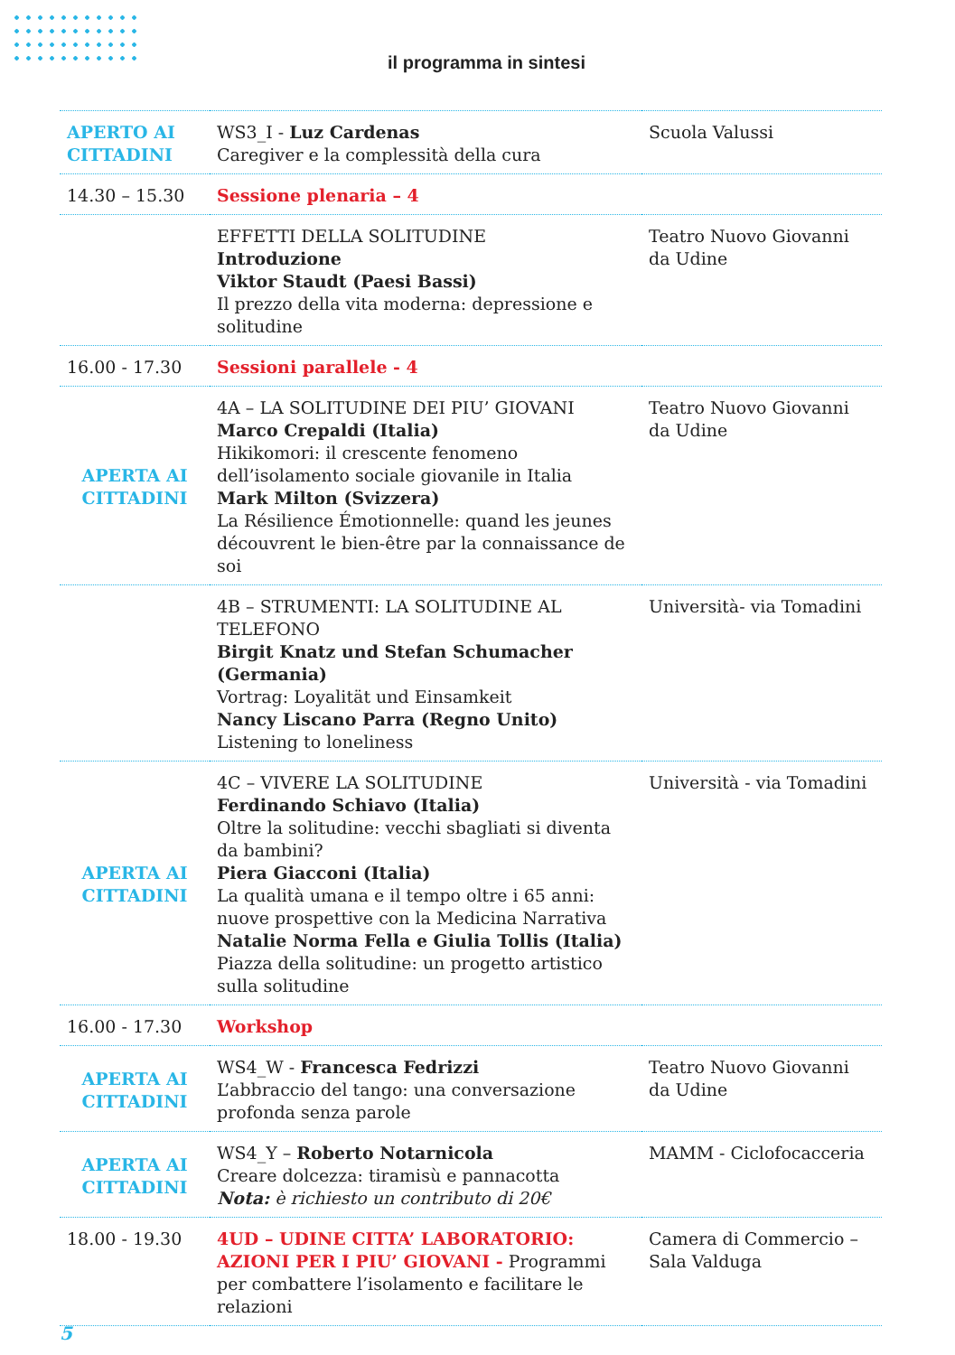il programma in sintesi
| APERTO AI CITTADINI | WS3_I - Luz Cardenas Caregiver e la complessità della cura | Scuola Valussi |
| 14.30 – 15.30 | Sessione plenaria – 4 | |
| | EFFETTI DELLA SOLITUDINE Introduzione Viktor Staudt (Paesi Bassi) Il prezzo della vita moderna: depressione e solitudine | Teatro Nuovo Giovanni da Udine |
| 16.00 - 17.30 | Sessioni parallele - 4 | |
| APERTA AI CITTADINI | 4A – LA SOLITUDINE DEI PIU’ GIOVANI Marco Crepaldi (Italia) Hikikomori: il crescente fenomeno dell’isolamento sociale giovanile in Italia Mark Milton (Svizzera) La Résilience Émotionnelle: quand les jeunes découvrent le bien-être par la connaissance de soi | Teatro Nuovo Giovanni da Udine |
| | 4B – STRUMENTI: LA SOLITUDINE AL TELEFONO Birgit Knatz und Stefan Schumacher (Germania) Vortrag: Loyalität und Einsamkeit Nancy Liscano Parra (Regno Unito) Listening to loneliness | Università- via Tomadini |
| APERTA AI CITTADINI | 4C – VIVERE LA SOLITUDINE Ferdinando Schiavo (Italia) Oltre la solitudine: vecchi sbagliati si diventa da bambini? Piera Giacconi (Italia) La qualità umana e il tempo oltre i 65 anni: nuove prospettive con la Medicina Narrativa Natalie Norma Fella e Giulia Tollis (Italia) Piazza della solitudine: un progetto artistico sulla solitudine | Università - via Tomadini |
| 16.00 - 17.30 | Workshop | |
| APERTA AI CITTADINI | WS4_W - Francesca Fedrizzi L’abbraccio del tango: una conversazione profonda senza parole | Teatro Nuovo Giovanni da Udine |
| APERTA AI CITTADINI | WS4_Y – Roberto Notarnicola Creare dolcezza: tiramisù e pannacotta Nota: è richiesto un contributo di 20€ | MAMM - Ciclofocacceria |
| 18.00 - 19.30 | 4UD – UDINE CITTA’ LABORATORIO: AZIONI PER I PIU’ GIOVANI - Programmi per combattere l’isolamento e facilitare le relazioni | Camera di Commercio – Sala Valduga |
5